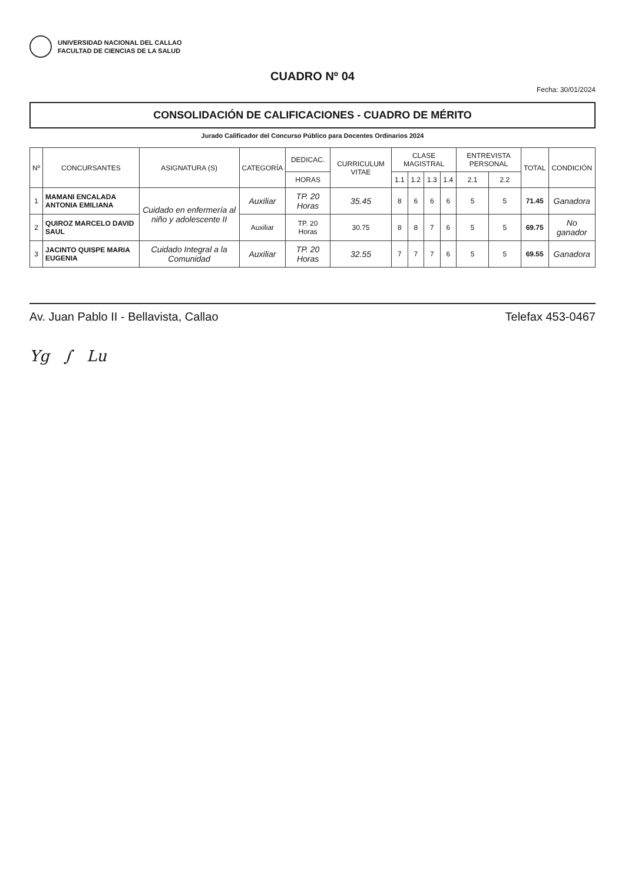UNIVERSIDAD NACIONAL DEL CALLAO
FACULTAD DE CIENCIAS DE LA SALUD
CUADRO Nº 04
Fecha: 30/01/2024
CONSOLIDACIÓN DE CALIFICACIONES - CUADRO DE MÉRITO
Jurado Calificador del Concurso Público para Docentes Ordinarios 2024
| Nº | CONCURSANTES | ASIGNATURA (S) | CATEGORÍA | DEDICAC. | CURRICULUM VITAE | CLASE MAGISTRAL | | | | ENTREVISTA PERSONAL | | TOTAL | CONDICIÓN |
| --- | --- | --- | --- | --- | --- | --- | --- | --- | --- | --- | --- | --- | --- |
| | | | | HORAS | | 1.1 | 1.2 | 1.3 | 1.4 | 2.1 | 2.2 | | |
| 1 | MAMANI ENCALADA ANTONIA EMILIANA | Cuidado en enfermería al niño y adolescente II | Auxiliar | TP. 20 Horas | 35.45 | 8 | 6 | 6 | 6 | 5 | 5 | 71.45 | Ganadora |
| 2 | QUIROZ MARCELO DAVID SAUL | | Auxiliar | TP. 20 Horas | 30.75 | 8 | 8 | 7 | 6 | 5 | 5 | 69.75 | No ganador |
| 3 | JACINTO QUISPE MARIA EUGENIA | Cuidado Integral a la Comunidad | Auxiliar | TP. 20 Horas | 32.55 | 7 | 7 | 7 | 6 | 5 | 5 | 69.55 | Ganadora |
Av. Juan Pablo II - Bellavista, Callao Telefax 453-0467
Yg ∫ Lu